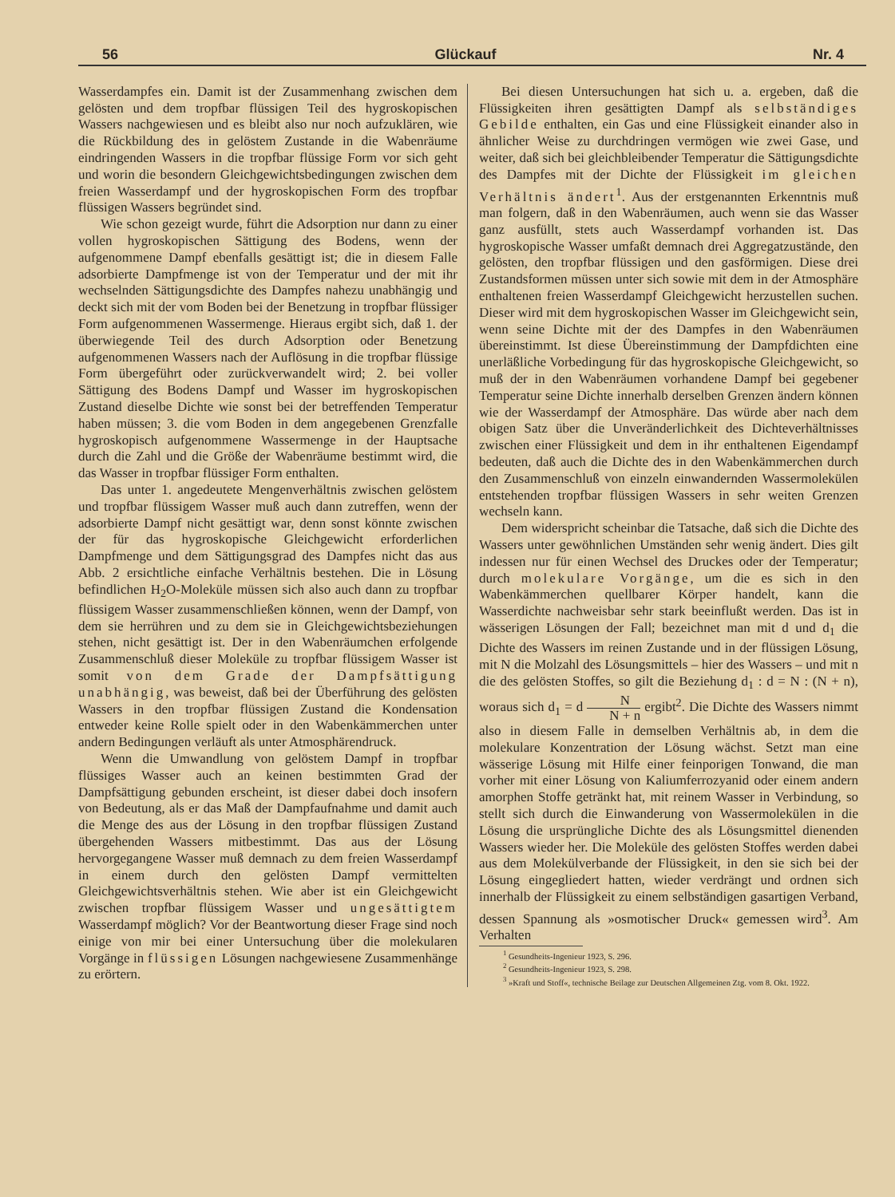56 Glückauf Nr. 4
Wasserdampfes ein. Damit ist der Zusammenhang zwischen dem gelösten und dem tropfbar flüssigen Teil des hygroskopischen Wassers nachgewiesen und es bleibt also nur noch aufzuklären, wie die Rückbildung des in gelöstem Zustande in die Wabenräume eindringenden Wassers in die tropfbar flüssige Form vor sich geht und worin die besondern Gleichgewichtsbedingungen zwischen dem freien Wasserdampf und der hygroskopischen Form des tropfbar flüssigen Wassers begründet sind.
Wie schon gezeigt wurde, führt die Adsorption nur dann zu einer vollen hygroskopischen Sättigung des Bodens, wenn der aufgenommene Dampf ebenfalls gesättigt ist; die in diesem Falle adsorbierte Dampfmenge ist von der Temperatur und der mit ihr wechselnden Sättigungsdichte des Dampfes nahezu unabhängig und deckt sich mit der vom Boden bei der Benetzung in tropfbar flüssiger Form aufgenommenen Wassermenge. Hieraus ergibt sich, daß 1. der überwiegende Teil des durch Adsorption oder Benetzung aufgenommenen Wassers nach der Auflösung in die tropfbar flüssige Form übergeführt oder zurückverwandelt wird; 2. bei voller Sättigung des Bodens Dampf und Wasser im hygroskopischen Zustand dieselbe Dichte wie sonst bei der betreffenden Temperatur haben müssen; 3. die vom Boden in dem angegebenen Grenzfalle hygroskopisch aufgenommene Wassermenge in der Hauptsache durch die Zahl und die Größe der Wabenräume bestimmt wird, die das Wasser in tropfbar flüssiger Form enthalten.
Das unter 1. angedeutete Mengenverhältnis zwischen gelöstem und tropfbar flüssigem Wasser muß auch dann zutreffen, wenn der adsorbierte Dampf nicht gesättigt war, denn sonst könnte zwischen der für das hygroskopische Gleichgewicht erforderlichen Dampfmenge und dem Sättigungsgrad des Dampfes nicht das aus Abb. 2 ersichtliche einfache Verhältnis bestehen. Die in Lösung befindlichen H<sub>2</sub>O-Moleküle müssen sich also auch dann zu tropfbar flüssigem Wasser zusammenschließen können, wenn der Dampf, von dem sie herrühren und zu dem sie in Gleichgewichtsbeziehungen stehen, nicht gesättigt ist. Der in den Wabenräumchen erfolgende Zusammenschluß dieser Moleküle zu tropfbar flüssigem Wasser ist somit von dem Grade der Dampfsättigung unabhängig, was beweist, daß bei der Überführung des gelösten Wassers in den tropfbar flüssigen Zustand die Kondensation entweder keine Rolle spielt oder in den Wabenkämmerchen unter andern Bedingungen verläuft als unter Atmosphärendruck.
Wenn die Umwandlung von gelöstem Dampf in tropfbar flüssiges Wasser auch an keinen bestimmten Grad der Dampfsättigung gebunden erscheint, ist dieser dabei doch insofern von Bedeutung, als er das Maß der Dampfaufnahme und damit auch die Menge des aus der Lösung in den tropfbar flüssigen Zustand übergehenden Wassers mitbestimmt. Das aus der Lösung hervorgegangene Wasser muß demnach zu dem freien Wasserdampf in einem durch den gelösten Dampf vermittelten Gleichgewichtsverhältnis stehen. Wie aber ist ein Gleichgewicht zwischen tropfbar flüssigem Wasser und ungesättigtem Wasserdampf möglich? Vor der Beantwortung dieser Frage sind noch einige von mir bei einer Untersuchung über die molekularen Vorgänge in flüssigen Lösungen nachgewiesene Zusammenhänge zu erörtern.
Bei diesen Untersuchungen hat sich u. a. ergeben, daß die Flüssigkeiten ihren gesättigten Dampf als selbständiges Gebilde enthalten, ein Gas und eine Flüssigkeit einander also in ähnlicher Weise zu durchdringen vermögen wie zwei Gase, und weiter, daß sich bei gleichbleibender Temperatur die Sättigungsdichte des Dampfes mit der Dichte der Flüssigkeit im gleichen Verhältnis ändert<sup>1</sup>. Aus der erstgenannten Erkenntnis muß man folgern, daß in den Wabenräumen, auch wenn sie das Wasser ganz ausfüllt, stets auch Wasserdampf vorhanden ist. Das hygroskopische Wasser umfaßt demnach drei Aggregatzustände, den gelösten, den tropfbar flüssigen und den gasförmigen. Diese drei Zustandsformen müssen unter sich sowie mit dem in der Atmosphäre enthaltenen freien Wasserdampf Gleichgewicht herzustellen suchen. Dieser wird mit dem hygroskopischen Wasser im Gleichgewicht sein, wenn seine Dichte mit der des Dampfes in den Wabenräumen übereinstimmt. Ist diese Übereinstimmung der Dampfdichten eine unerläßliche Vorbedingung für das hygroskopische Gleichgewicht, so muß der in den Wabenräumen vorhandene Dampf bei gegebener Temperatur seine Dichte innerhalb derselben Grenzen ändern können wie der Wasserdampf der Atmosphäre. Das würde aber nach dem obigen Satz über die Unveränderlichkeit des Dichteverhältnisses zwischen einer Flüssigkeit und dem in ihr enthaltenen Eigendampf bedeuten, daß auch die Dichte des in den Wabenkämmerchen durch den Zusammenschluß von einzeln einwandernden Wassermolekülen entstehenden tropfbar flüssigen Wassers in sehr weiten Grenzen wechseln kann.
Dem widerspricht scheinbar die Tatsache, daß sich die Dichte des Wassers unter gewöhnlichen Umständen sehr wenig ändert. Dies gilt indessen nur für einen Wechsel des Druckes oder der Temperatur; durch molekulare Vorgänge, um die es sich in den Wabenkämmerchen quellbarer Körper handelt, kann die Wasserdichte nachweisbar sehr stark beeinflußt werden. Das ist in wässerigen Lösungen der Fall; bezeichnet man mit d und d<sub>1</sub> die Dichte des Wassers im reinen Zustande und in der flüssigen Lösung, mit N die Molzahl des Lösungsmittels – hier des Wassers – und mit n die des gelösten Stoffes, so gilt die Beziehung d<sub>1</sub> : d = N : (N + n), woraus sich d<sub>1</sub> = d N N + n ergibt<sup>2</sup>. Die Dichte des Wassers nimmt also in diesem Falle in demselben Verhältnis ab, in dem die molekulare Konzentration der Lösung wächst. Setzt man eine wässerige Lösung mit Hilfe einer feinporigen Tonwand, die man vorher mit einer Lösung von Kaliumferrozyanid oder einem andern amorphen Stoffe getränkt hat, mit reinem Wasser in Verbindung, so stellt sich durch die Einwanderung von Wassermolekülen in die Lösung die ursprüngliche Dichte des als Lösungsmittel dienenden Wassers wieder her. Die Moleküle des gelösten Stoffes werden dabei aus dem Molekülverbande der Flüssigkeit, in den sie sich bei der Lösung eingegliedert hatten, wieder verdrängt und ordnen sich innerhalb der Flüssigkeit zu einem selbständigen gasartigen Verband, dessen Spannung als »osmotischer Druck« gemessen wird<sup>3</sup>. Am Verhalten
<sup>1</sup> Gesundheits-Ingenieur 1923, S. 296.
<sup>2</sup> Gesundheits-Ingenieur 1923, S. 298.
<sup>3</sup> »Kraft und Stoff«, technische Beilage zur Deutschen Allgemeinen Ztg. vom 8. Okt. 1922.